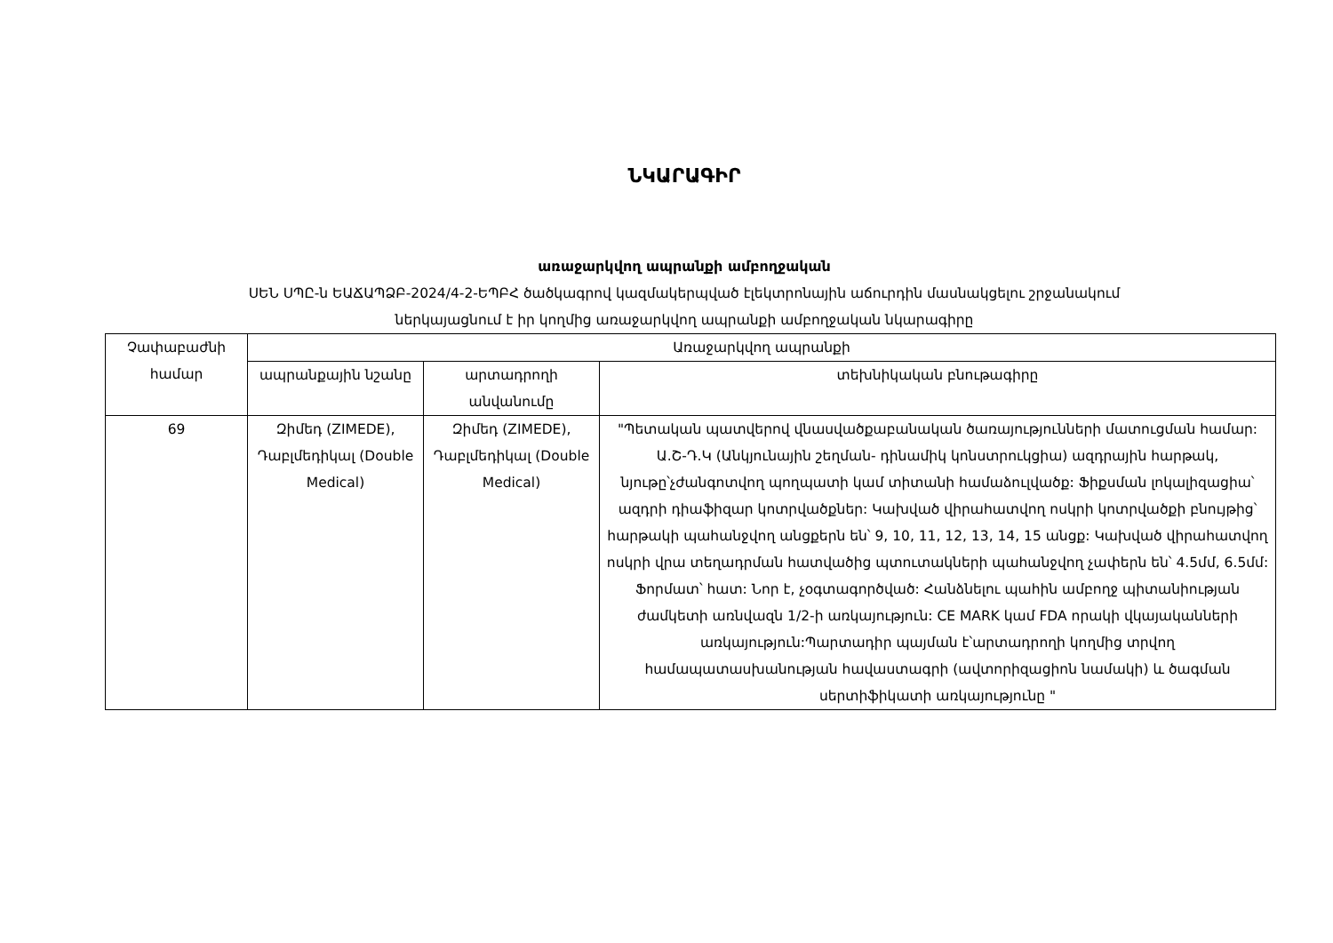ՆԿԱՐԱԳԻՐ
առաջարկվող ապրանքի ամբողջական
ՍԵՆ ՍՊԸ-ն ԵԱՃԱՊՁԲ-2024/4-2-ԵՊԲՀ ծածկագրով կազմակերպված էլեկտրոնային աճուրդին մասնակցելու շրջանակում
ներկայացնում է իր կողմից առաջարկվող ապրանքի ամբողջական նկարագիրը
| Չափաբաժնի համար | Առաջարկվող ապրանքի | | |
| --- | --- | --- | --- |
| | ապրանքային նշանը | արտադրողի անվանումը | տեխնիկական բնութագիրը |
| 69 | Զիմեդ (ZIMEDE), Դաբլմեդիկալ (Double Medical) | Զիմեդ (ZIMEDE), Դաբլմեդիկալ (Double Medical) | "Պետական պատվերով վնասվածքաբանական ծառայությունների մատուցման համար: Ա.Շ-Դ.Կ (Անկյունային շեղման- դինամիկ կոնստրուկցիա) ազդրային հարթակ, նյութը՝չժանգոտվող պողպատի կամ տիտանի համաձուլվածք: Ֆիքսման լոկալիզացիա՝ ազդրի դիաֆիզար կոտրվածքներ: Կախված վիրահատվող ոսկրի կոտրվածքի բնույթից՝ հարթակի պահանջվող անցքերն են՝ 9, 10, 11, 12, 13, 14, 15 անցք: Կախված վիրահատվող ոսկրի վրա տեղադրման հատվածից պտուտակների պահանջվող չափերն են՝ 4.5մմ, 6.5մմ: Ֆորմատ՝ հատ: Նոր է, չօգտագործված: Հանձնելու պահին ամբողջ պիտանիության ժամկետի առնվազն 1/2-ի առկայություն: CE MARK կամ FDA որակի վկայականների առկայություն:Պարտադիր պայման է՝արտադրողի կողմից տրվող համապատասխանության հավաստագրի (ավտորիզացիոն նամակի) և ծագման սերտիֆիկատի առկայությունը " |